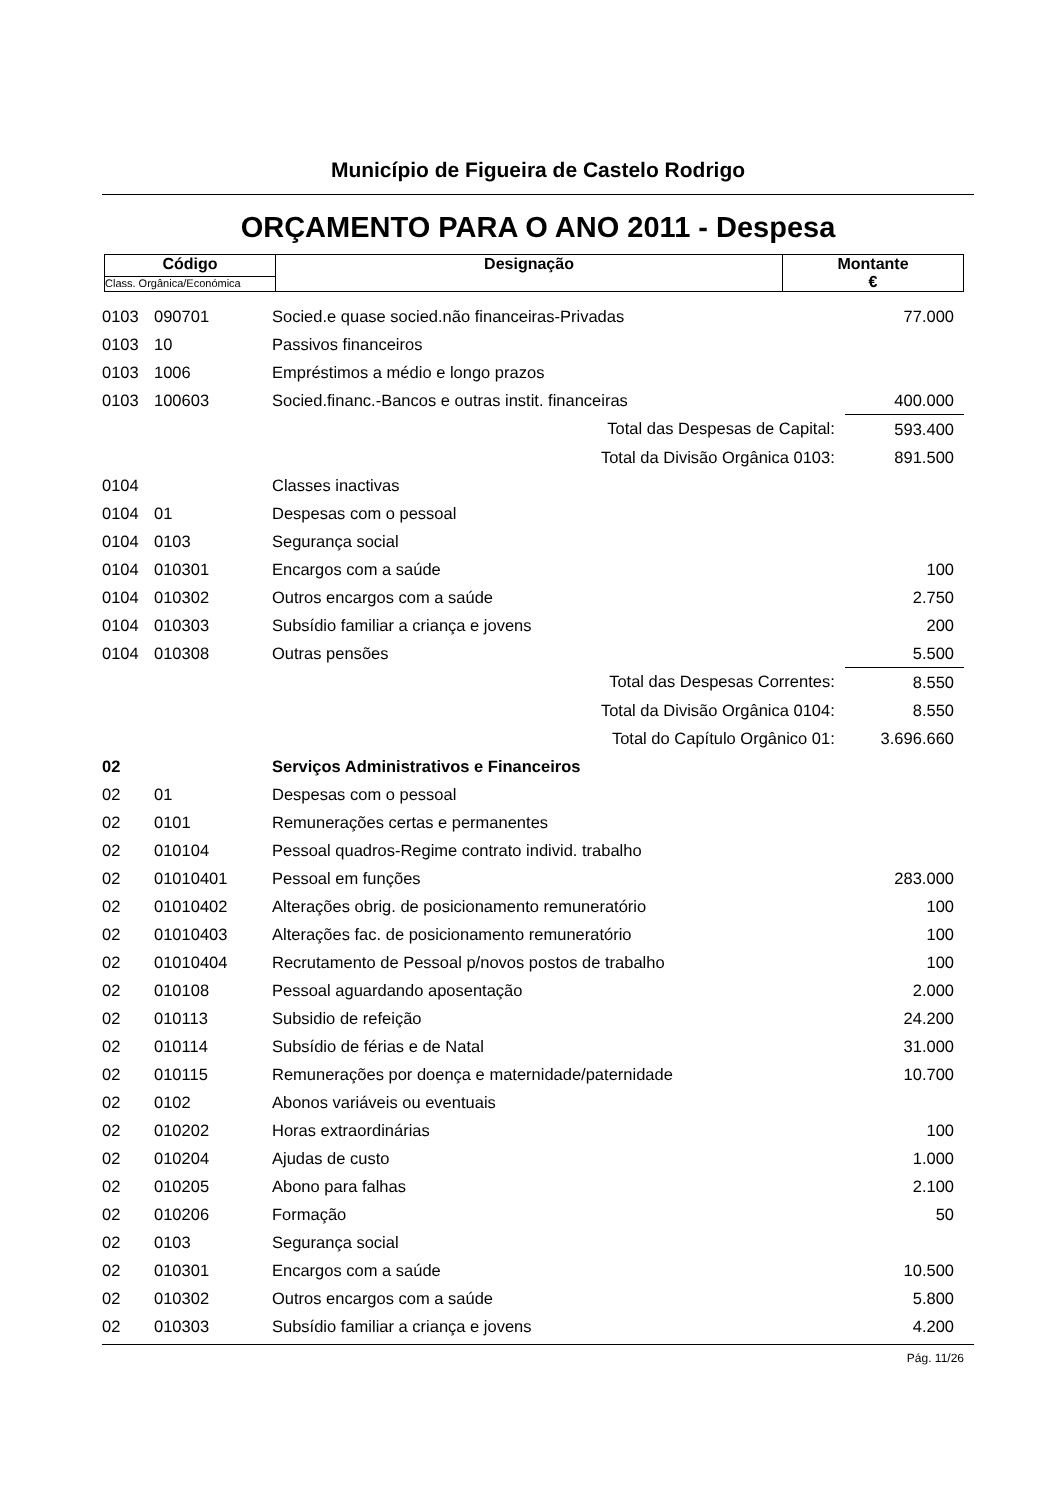Município de Figueira de Castelo Rodrigo
ORÇAMENTO PARA O ANO 2011 - Despesa
| Código | Designação | Montante € |
| Class. Orgânica/Económica | | |
| 0103 | 090701 | Socied.e quase socied.não financeiras-Privadas | 77.000 |
| 0103 | 10 | Passivos financeiros | |
| 0103 | 1006 | Empréstimos a médio e longo prazos | |
| 0103 | 100603 | Socied.financ.-Bancos e outras instit. financeiras | 400.000 |
| | | Total das Despesas de Capital: | 593.400 |
| | | Total da Divisão Orgânica 0103: | 891.500 |
| 0104 | | Classes inactivas | |
| 0104 | 01 | Despesas com o pessoal | |
| 0104 | 0103 | Segurança social | |
| 0104 | 010301 | Encargos com a saúde | 100 |
| 0104 | 010302 | Outros encargos com a saúde | 2.750 |
| 0104 | 010303 | Subsídio familiar a criança e jovens | 200 |
| 0104 | 010308 | Outras pensões | 5.500 |
| | | Total das Despesas Correntes: | 8.550 |
| | | Total da Divisão Orgânica 0104: | 8.550 |
| | | Total do Capítulo Orgânico 01: | 3.696.660 |
| 02 | | Serviços Administrativos e Financeiros | |
| 02 | 01 | Despesas com o pessoal | |
| 02 | 0101 | Remunerações certas e permanentes | |
| 02 | 010104 | Pessoal quadros-Regime contrato individ. trabalho | |
| 02 | 01010401 | Pessoal em funções | 283.000 |
| 02 | 01010402 | Alterações obrig. de posicionamento remuneratório | 100 |
| 02 | 01010403 | Alterações fac. de posicionamento remuneratório | 100 |
| 02 | 01010404 | Recrutamento de Pessoal p/novos postos de trabalho | 100 |
| 02 | 010108 | Pessoal aguardando aposentação | 2.000 |
| 02 | 010113 | Subsidio de refeição | 24.200 |
| 02 | 010114 | Subsídio de férias e de Natal | 31.000 |
| 02 | 010115 | Remunerações por doença e maternidade/paternidade | 10.700 |
| 02 | 0102 | Abonos variáveis ou eventuais | |
| 02 | 010202 | Horas extraordinárias | 100 |
| 02 | 010204 | Ajudas de custo | 1.000 |
| 02 | 010205 | Abono para falhas | 2.100 |
| 02 | 010206 | Formação | 50 |
| 02 | 0103 | Segurança social | |
| 02 | 010301 | Encargos com a saúde | 10.500 |
| 02 | 010302 | Outros encargos com a saúde | 5.800 |
| 02 | 010303 | Subsídio familiar a criança e jovens | 4.200 |
Pág. 11/26